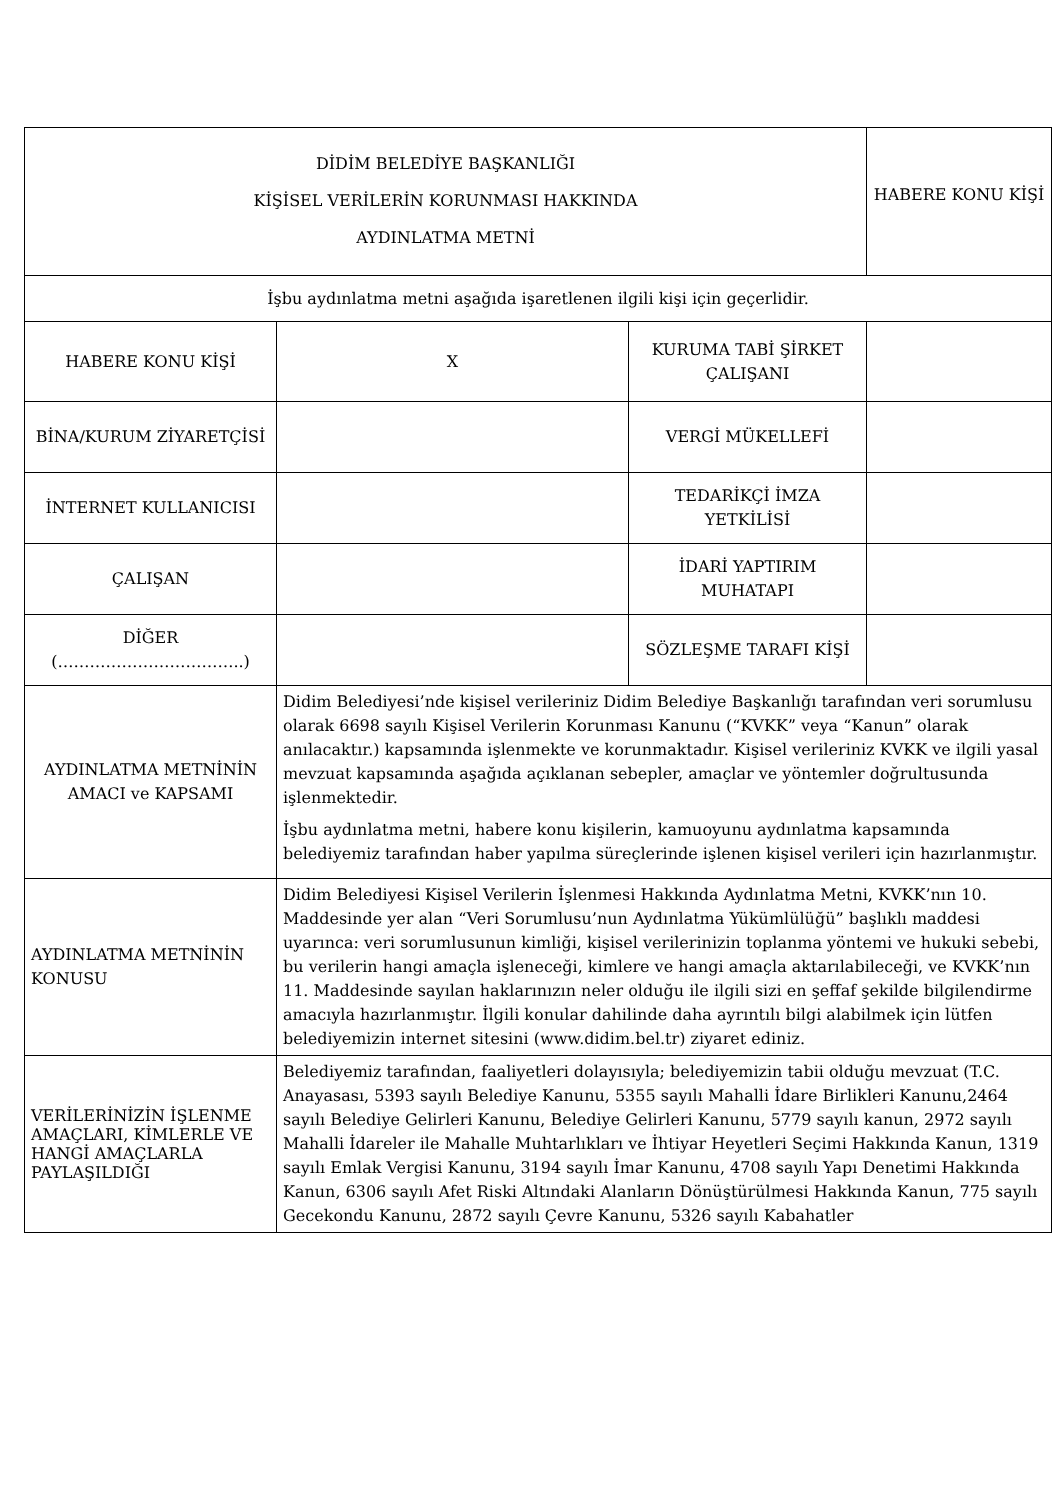| DİDİM BELEDİYE BAŞKANLIĞI KİŞİSEL VERİLERİN KORUNMASI HAKKINDA AYDINLATMA METNİ | | | HABERE KONU KİŞİ |
| İşbu aydınlatma metni aşağıda işaretlenen ilgili kişi için geçerlidir. | | | |
| HABERE KONU KİŞİ | X | KURUMA TABİ ŞİRKET ÇALIŞANI | |
| BİNA/KURUM ZİYARETÇİSİ | | VERGİ MÜKELLEFİ | |
| İNTERNET KULLANICISI | | TEDARİKÇİ İMZA YETKİLİSİ | |
| ÇALIŞAN | | İDARİ YAPTIRIM MUHATAPI | |
| DİĞER (……………………………..) | | SÖZLEŞME TARAFI KİŞİ | |
| AYDINLATMA METNİNİN AMACI ve KAPSAMI | Didim Belediyesi’nde kişisel verileriniz Didim Belediye Başkanlığı tarafından veri sorumlusu olarak 6698 sayılı Kişisel Verilerin Korunması Kanunu (“KVKK” veya “Kanun” olarak anılacaktır.) kapsamında işlenmekte ve korunmaktadır. Kişisel verileriniz KVKK ve ilgili yasal mevzuat kapsamında aşağıda açıklanan sebepler, amaçlar ve yöntemler doğrultusunda işlenmektedir. İşbu aydınlatma metni, habere konu kişilerin, kamuoyunu aydınlatma kapsamında belediyemiz tarafından haber yapılma süreçlerinde işlenen kişisel verileri için hazırlanmıştır. | | |
| AYDINLATMA METNİNİN KONUSU | Didim Belediyesi Kişisel Verilerin İşlenmesi Hakkında Aydınlatma Metni, KVKK’nın 10. Maddesinde yer alan “Veri Sorumlusu’nun Aydınlatma Yükümlülüğü” başlıklı maddesi uyarınca: veri sorumlusunun kimliği, kişisel verilerinizin toplanma yöntemi ve hukuki sebebi, bu verilerin hangi amaçla işleneceği, kimlere ve hangi amaçla aktarılabileceği, ve KVKK’nın 11. Maddesinde sayılan haklarınızın neler olduğu ile ilgili sizi en şeffaf şekilde bilgilendirme amacıyla hazırlanmıştır. İlgili konular dahilinde daha ayrıntılı bilgi alabilmek için lütfen belediyemizin internet sitesini (www.didim.bel.tr) ziyaret ediniz. | | |
| VERİLERİNİZİN İŞLENME AMAÇLARI, KİMLERLE VE HANGİ AMAÇLARLA PAYLAŞILDIĞI | Belediyemiz tarafından, faaliyetleri dolayısıyla; belediyemizin tabii olduğu mevzuat (T.C. Anayasası, 5393 sayılı Belediye Kanunu, 5355 sayılı Mahalli İdare Birlikleri Kanunu,2464 sayılı Belediye Gelirleri Kanunu, Belediye Gelirleri Kanunu, 5779 sayılı kanun, 2972 sayılı Mahalli İdareler ile Mahalle Muhtarlıkları ve İhtiyar Heyetleri Seçimi Hakkında Kanun, 1319 sayılı Emlak Vergisi Kanunu, 3194 sayılı İmar Kanunu, 4708 sayılı Yapı Denetimi Hakkında Kanun, 6306 sayılı Afet Riski Altındaki Alanların Dönüştürülmesi Hakkında Kanun, 775 sayılı Gecekondu Kanunu, 2872 sayılı Çevre Kanunu, 5326 sayılı Kabahatler | | |